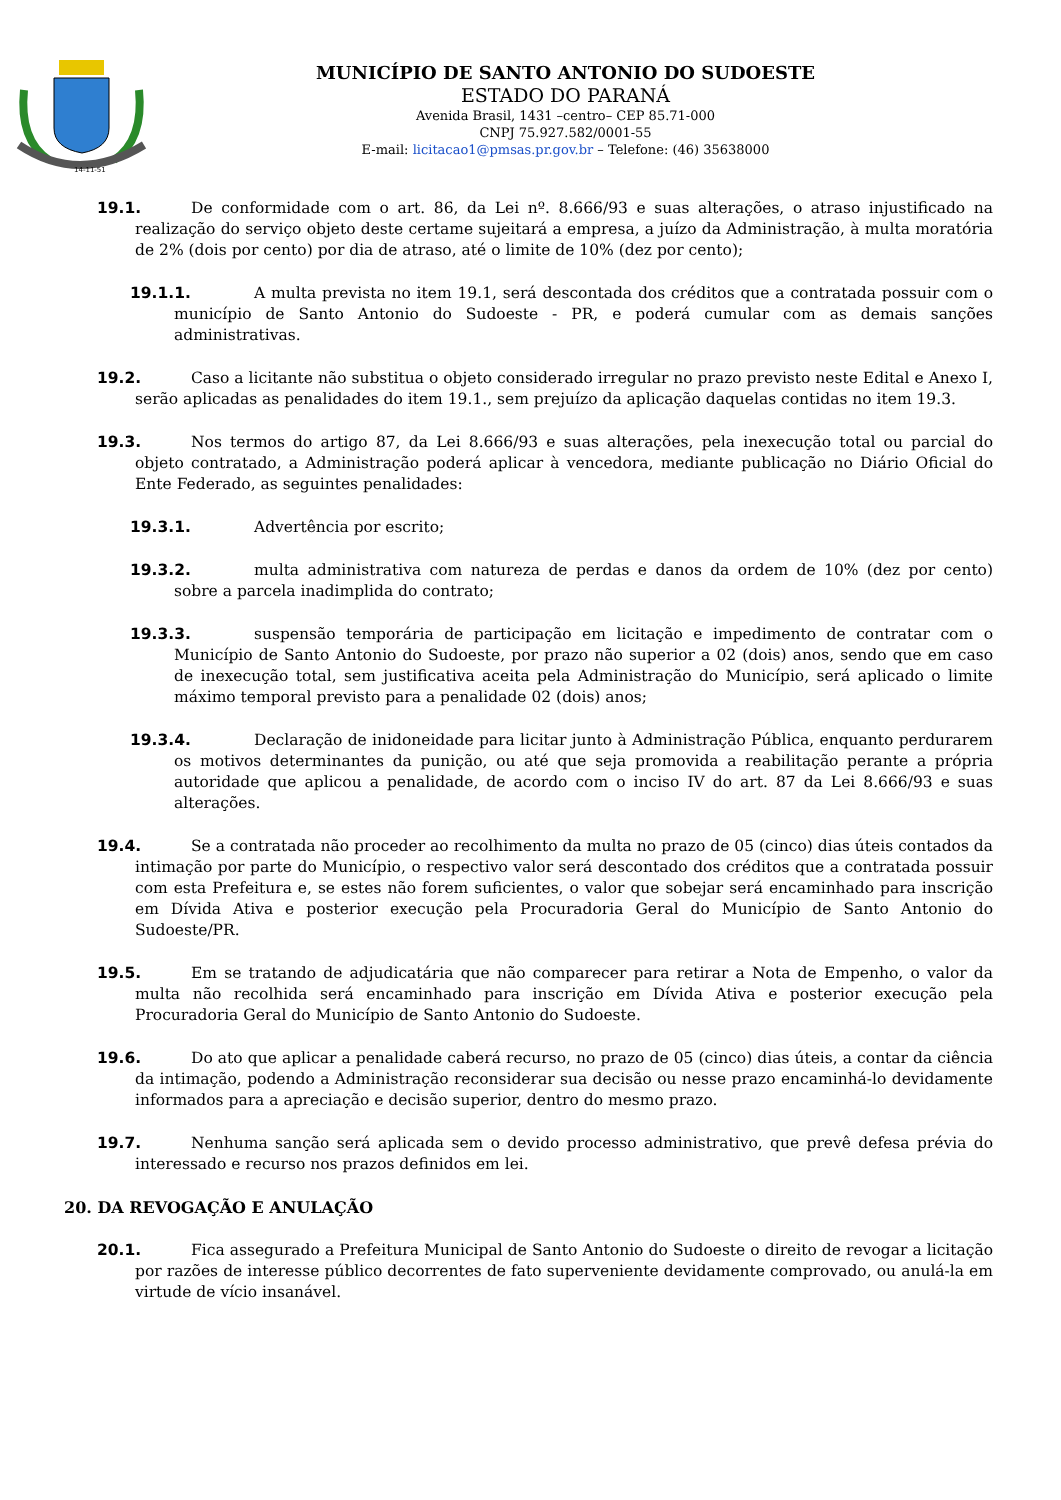14-11-51
MUNICÍPIO DE SANTO ANTONIO DO SUDOESTE
ESTADO DO PARANÁ
Avenida Brasil, 1431 –centro– CEP 85.71-000
CNPJ 75.927.582/0001-55
E-mail: licitacao1@pmsas.pr.gov.br – Telefone: (46) 35638000
19.1. De conformidade com o art. 86, da Lei nº. 8.666/93 e suas alterações, o atraso injustificado na realização do serviço objeto deste certame sujeitará a empresa, a juízo da Administração, à multa moratória de 2% (dois por cento) por dia de atraso, até o limite de 10% (dez por cento);
19.1.1. A multa prevista no item 19.1, será descontada dos créditos que a contratada possuir com o município de Santo Antonio do Sudoeste - PR, e poderá cumular com as demais sanções administrativas.
19.2. Caso a licitante não substitua o objeto considerado irregular no prazo previsto neste Edital e Anexo I, serão aplicadas as penalidades do item 19.1., sem prejuízo da aplicação daquelas contidas no item 19.3.
19.3. Nos termos do artigo 87, da Lei 8.666/93 e suas alterações, pela inexecução total ou parcial do objeto contratado, a Administração poderá aplicar à vencedora, mediante publicação no Diário Oficial do Ente Federado, as seguintes penalidades:
19.3.1. Advertência por escrito;
19.3.2. multa administrativa com natureza de perdas e danos da ordem de 10% (dez por cento) sobre a parcela inadimplida do contrato;
19.3.3. suspensão temporária de participação em licitação e impedimento de contratar com o Município de Santo Antonio do Sudoeste, por prazo não superior a 02 (dois) anos, sendo que em caso de inexecução total, sem justificativa aceita pela Administração do Município, será aplicado o limite máximo temporal previsto para a penalidade 02 (dois) anos;
19.3.4. Declaração de inidoneidade para licitar junto à Administração Pública, enquanto perdurarem os motivos determinantes da punição, ou até que seja promovida a reabilitação perante a própria autoridade que aplicou a penalidade, de acordo com o inciso IV do art. 87 da Lei 8.666/93 e suas alterações.
19.4. Se a contratada não proceder ao recolhimento da multa no prazo de 05 (cinco) dias úteis contados da intimação por parte do Município, o respectivo valor será descontado dos créditos que a contratada possuir com esta Prefeitura e, se estes não forem suficientes, o valor que sobejar será encaminhado para inscrição em Dívida Ativa e posterior execução pela Procuradoria Geral do Município de Santo Antonio do Sudoeste/PR.
19.5. Em se tratando de adjudicatária que não comparecer para retirar a Nota de Empenho, o valor da multa não recolhida será encaminhado para inscrição em Dívida Ativa e posterior execução pela Procuradoria Geral do Município de Santo Antonio do Sudoeste.
19.6. Do ato que aplicar a penalidade caberá recurso, no prazo de 05 (cinco) dias úteis, a contar da ciência da intimação, podendo a Administração reconsiderar sua decisão ou nesse prazo encaminhá-lo devidamente informados para a apreciação e decisão superior, dentro do mesmo prazo.
19.7. Nenhuma sanção será aplicada sem o devido processo administrativo, que prevê defesa prévia do interessado e recurso nos prazos definidos em lei.
20. DA REVOGAÇÃO E ANULAÇÃO
20.1. Fica assegurado a Prefeitura Municipal de Santo Antonio do Sudoeste o direito de revogar a licitação por razões de interesse público decorrentes de fato superveniente devidamente comprovado, ou anulá-la em virtude de vício insanável.